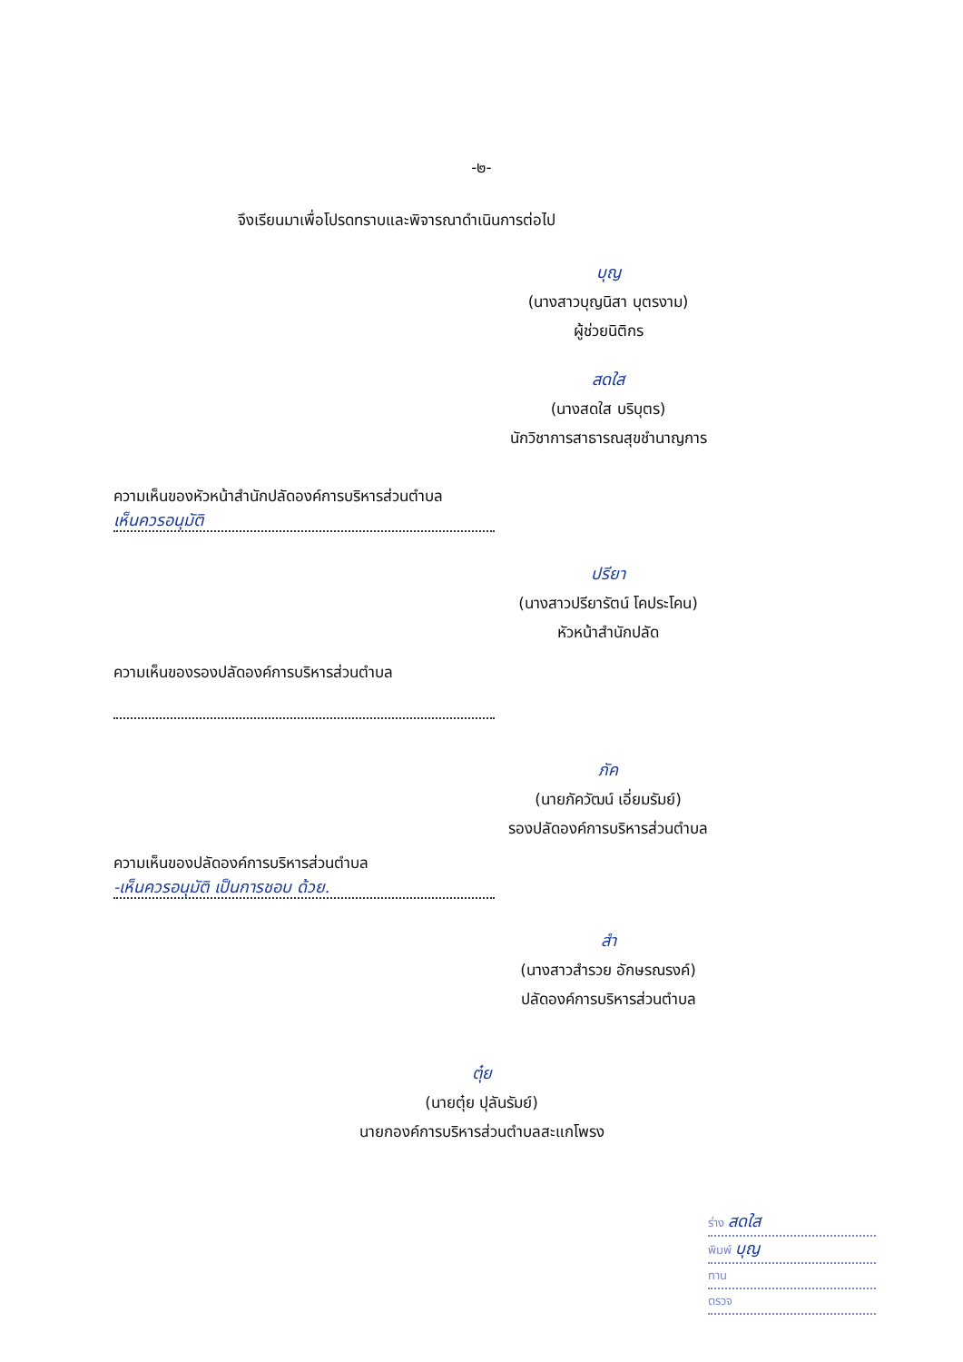-๒-
จึงเรียนมาเพื่อโปรดทราบและพิจารณาดำเนินการต่อไป
บุญ
(นางสาวบุญนิสา บุตรงาม)
ผู้ช่วยนิติกร
สดใส
(นางสดใส บริบุตร)
นักวิชาการสาธารณสุขชำนาญการ
ความเห็นของหัวหน้าสำนักปลัดองค์การบริหารส่วนตำบล
เห็นควรอนุมัติ
ปรียา
(นางสาวปรียารัตน์ โคประโคน)
หัวหน้าสำนักปลัด
ความเห็นของรองปลัดองค์การบริหารส่วนตำบล
ภัค
(นายภัควัฒน์ เอี่ยมรัมย์)
รองปลัดองค์การบริหารส่วนตำบล
ความเห็นของปลัดองค์การบริหารส่วนตำบล
-เห็นควรอนุมัติ เป็นการชอบ ด้วย.
สำ
(นางสาวสำรวย อักษรณรงค์)
ปลัดองค์การบริหารส่วนตำบล
ตุ๋ย
(นายตุ๋ย ปุลันรัมย์)
นายกองค์การบริหารส่วนตำบลสะแกโพรง
ร่าง สดใส
พิมพ์ บุญ
ทาน
ตรวจ